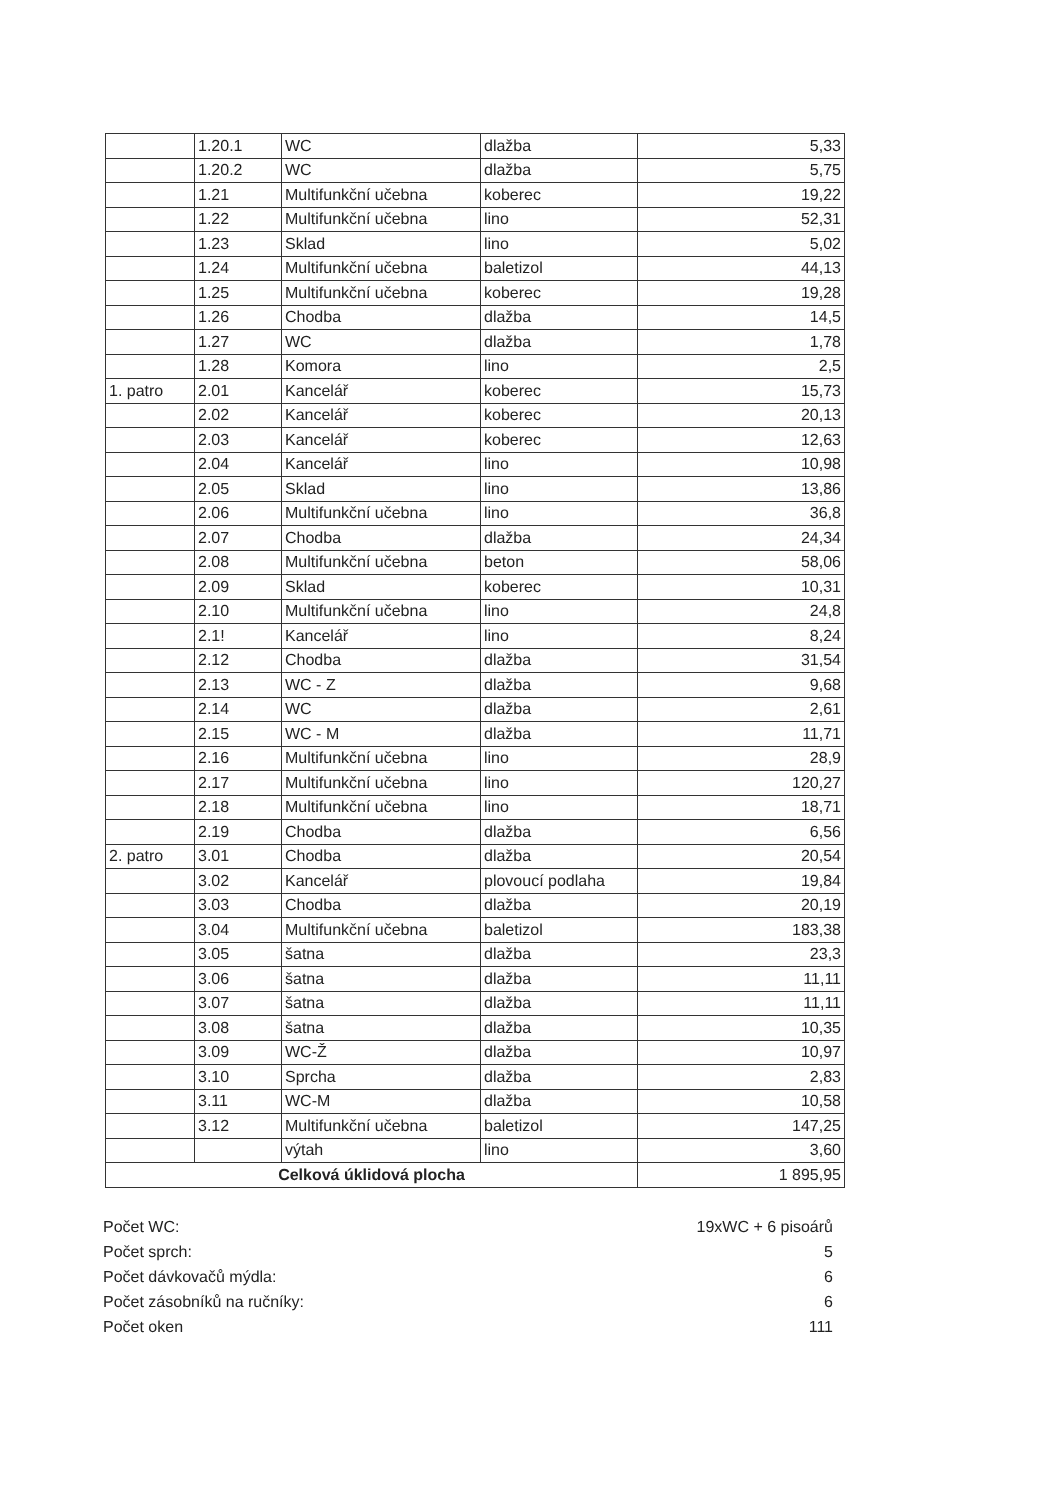| | 1.20.1 | WC | dlažba | 5,33 |
| | 1.20.2 | WC | dlažba | 5,75 |
| | 1.21 | Multifunkční učebna | koberec | 19,22 |
| | 1.22 | Multifunkční učebna | lino | 52,31 |
| | 1.23 | Sklad | lino | 5,02 |
| | 1.24 | Multifunkční učebna | baletizol | 44,13 |
| | 1.25 | Multifunkční učebna | koberec | 19,28 |
| | 1.26 | Chodba | dlažba | 14,5 |
| | 1.27 | WC | dlažba | 1,78 |
| | 1.28 | Komora | lino | 2,5 |
| 1. patro | 2.01 | Kancelář | koberec | 15,73 |
| | 2.02 | Kancelář | koberec | 20,13 |
| | 2.03 | Kancelář | koberec | 12,63 |
| | 2.04 | Kancelář | lino | 10,98 |
| | 2.05 | Sklad | lino | 13,86 |
| | 2.06 | Multifunkční učebna | lino | 36,8 |
| | 2.07 | Chodba | dlažba | 24,34 |
| | 2.08 | Multifunkční učebna | beton | 58,06 |
| | 2.09 | Sklad | koberec | 10,31 |
| | 2.10 | Multifunkční učebna | lino | 24,8 |
| | 2.1! | Kancelář | lino | 8,24 |
| | 2.12 | Chodba | dlažba | 31,54 |
| | 2.13 | WC - Z | dlažba | 9,68 |
| | 2.14 | WC | dlažba | 2,61 |
| | 2.15 | WC - M | dlažba | 11,71 |
| | 2.16 | Multifunkční učebna | lino | 28,9 |
| | 2.17 | Multifunkční učebna | lino | 120,27 |
| | 2.18 | Multifunkční učebna | lino | 18,71 |
| | 2.19 | Chodba | dlažba | 6,56 |
| 2. patro | 3.01 | Chodba | dlažba | 20,54 |
| | 3.02 | Kancelář | plovoucí podlaha | 19,84 |
| | 3.03 | Chodba | dlažba | 20,19 |
| | 3.04 | Multifunkční učebna | baletizol | 183,38 |
| | 3.05 | šatna | dlažba | 23,3 |
| | 3.06 | šatna | dlažba | 11,11 |
| | 3.07 | šatna | dlažba | 11,11 |
| | 3.08 | šatna | dlažba | 10,35 |
| | 3.09 | WC-Ž | dlažba | 10,97 |
| | 3.10 | Sprcha | dlažba | 2,83 |
| | 3.11 | WC-M | dlažba | 10,58 |
| | 3.12 | Multifunkční učebna | baletizol | 147,25 |
| | | výtah | lino | 3,60 |
| Celková úklidová plocha | | | | 1 895,95 |
Počet WC: 19xWC + 6 pisoárů
Počet sprch: 5
Počet dávkovačů mýdla: 6
Počet zásobníků na ručníky: 6
Počet oken 111